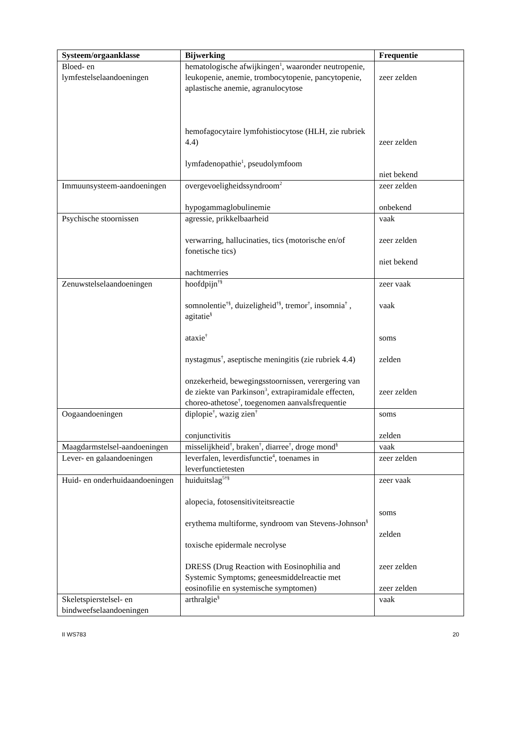| Systeem/orgaanklasse | Bijwerking | Frequentie |
| --- | --- | --- |
| Bloed- en lymfestelselaandoeningen | hematologische afwijkingen<sup>1</sup>, waaronder neutropenie, leukopenie, anemie, trombocytopenie, pancytopenie, aplastische anemie, agranulocytose hemofagocytaire lymfohistiocytose (HLH, zie rubriek 4.4) lymfadenopathie<sup>1</sup>, pseudolymfoom | zeer zelden zeer zelden niet bekend |
| Immuunsysteem-aandoeningen | overgevoeligheidssyndroom<sup>2</sup> hypogammaglobulinemie | zeer zelden onbekend |
| Psychische stoornissen | agressie, prikkelbaarheid verwarring, hallucinaties, tics (motorische en/of fonetische tics) nachtmerries | vaak zeer zelden niet bekend |
| Zenuwstelselaandoeningen | hoofdpijn<sup>†§</sup> somnolentie<sup>†§</sup>, duizeligheid<sup>†§</sup>, tremor<sup>†</sup>, insomnia<sup>†</sup> , agitatie<sup>§</sup> ataxie<sup>†</sup> nystagmus<sup>†</sup>, aseptische meningitis (zie rubriek 4.4) onzekerheid, bewegingsstoornissen, verergering van de ziekte van Parkinson<sup>3</sup>, extrapiramidale effecten, choreo-athetose<sup>†</sup>, toegenomen aanvalsfrequentie | zeer vaak vaak soms zelden zeer zelden |
| Oogaandoeningen | diplopie<sup>†</sup>, wazig zien<sup>†</sup> conjunctivitis | soms zelden |
| Maagdarmstelsel-aandoeningen | misselijkheid<sup>†</sup>, braken<sup>†</sup>, diarree<sup>†</sup>, droge mond<sup>§</sup> | vaak |
| Lever- en galaandoeningen | leverfalen, leverdisfunctie<sup>4</sup>, toenames in leverfunctietesten | zeer zelden |
| Huid- en onderhuidaandoeningen | huiduitslag<sup>5†§</sup> alopecia, fotosensitiviteitsreactie erythema multiforme, syndroom van Stevens-Johnson<sup>§</sup> toxische epidermale necrolyse DRESS (Drug Reaction with Eosinophilia and Systemic Symptoms; geneesmiddelreactie met eosinofilie en systemische symptomen) | zeer vaak soms zelden zeer zelden zeer zelden |
| Skeletspierstelsel- en bindweefselaandoeningen | arthralgie<sup>§</sup> | vaak |
II WS783 20